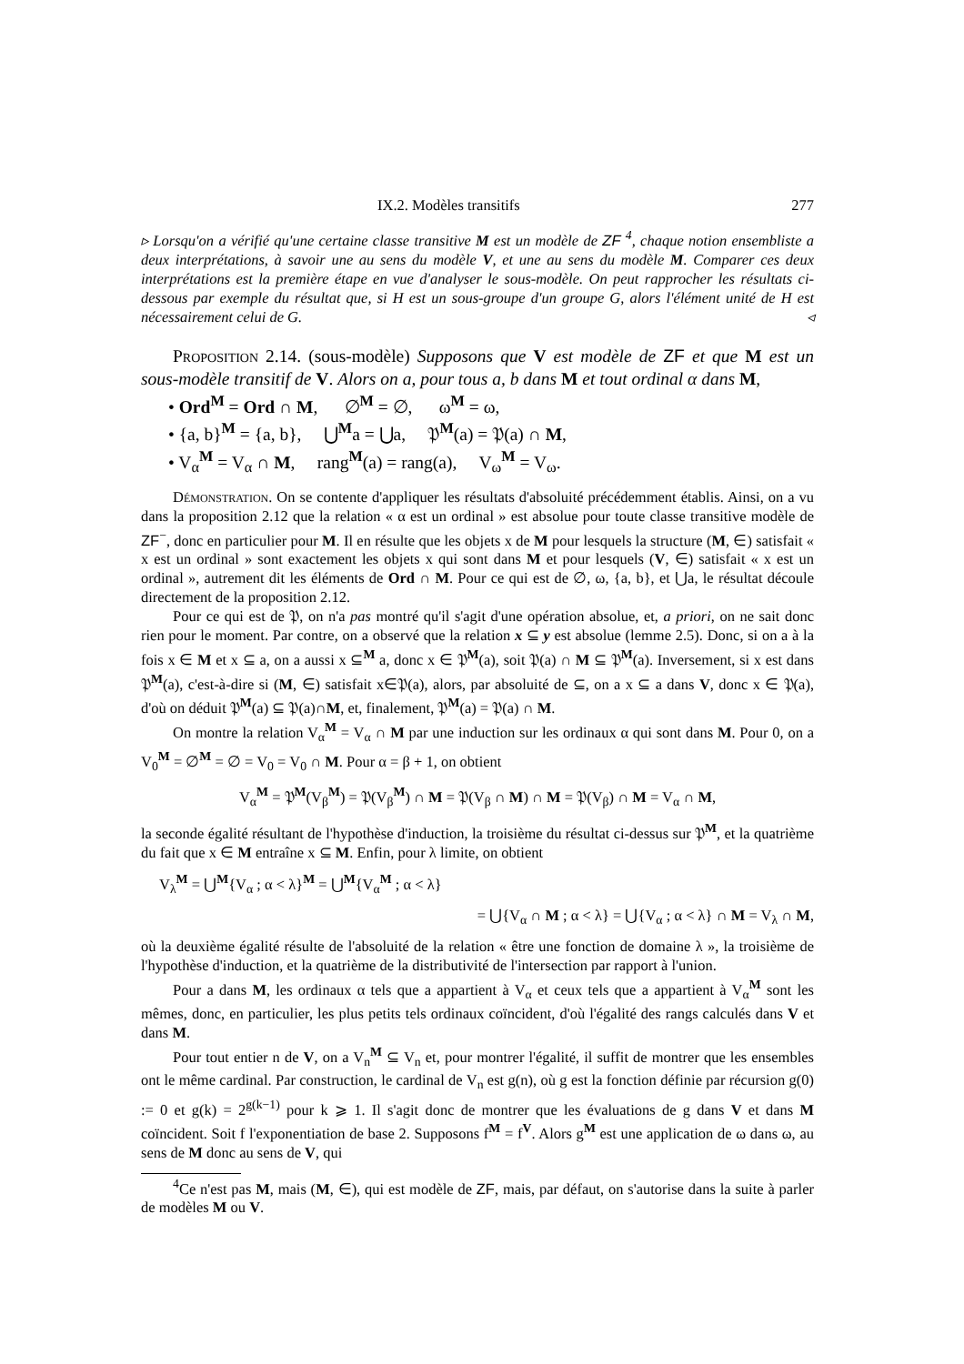IX.2. Modèles transitifs 277
▹ Lorsqu'on a vérifié qu'une certaine classe transitive M est un modèle de ZF <sup>4</sup>, chaque notion ensembliste a deux interprétations, à savoir une au sens du modèle V, et une au sens du modèle M. Comparer ces deux interprétations est la première étape en vue d'analyser le sous-modèle. On peut rapprocher les résultats ci-dessous par exemple du résultat que, si H est un sous-groupe d'un groupe G, alors l'élément unité de H est nécessairement celui de G. ◃
Proposition 2.14. (sous-modèle) Supposons que V est modèle de ZF et que M est un sous-modèle transitif de V. Alors on a, pour tous a, b dans M et tout ordinal α dans M,
• Ord<sup>M</sup> = Ord ∩ M, ∅<sup>M</sup> = ∅, ω<sup>M</sup> = ω,
• {a, b}<sup>M</sup> = {a, b}, ⋃<sup>M</sup>a = ⋃a, 𝔓<sup>M</sup>(a) = 𝔓(a) ∩ M,
• V<sub>α</sub><sup>M</sup> = V<sub>α</sub> ∩ M, rang<sup>M</sup>(a) = rang(a), V<sub>ω</sub><sup>M</sup> = V<sub>ω</sub>.
Démonstration. On se contente d'appliquer les résultats d'absoluité précédemment établis. Ainsi, on a vu dans la proposition 2.12 que la relation « α est un ordinal » est absolue pour toute classe transitive modèle de ZF<sup>−</sup>, donc en particulier pour M. Il en résulte que les objets x de M pour lesquels la structure (M, ∈) satisfait « x est un ordinal » sont exactement les objets x qui sont dans M et pour lesquels (V, ∈) satisfait « x est un ordinal », autrement dit les éléments de Ord ∩ M. Pour ce qui est de ∅, ω, {a, b}, et ⋃a, le résultat découle directement de la proposition 2.12.
Pour ce qui est de 𝔓, on n'a pas montré qu'il s'agit d'une opération absolue, et, a priori, on ne sait donc rien pour le moment. Par contre, on a observé que la relation x ⊆ y est absolue (lemme 2.5). Donc, si on a à la fois x ∈ M et x ⊆ a, on a aussi x ⊆<sup>M</sup> a, donc x ∈ 𝔓<sup>M</sup>(a), soit 𝔓(a) ∩ M ⊆ 𝔓<sup>M</sup>(a). Inversement, si x est dans 𝔓<sup>M</sup>(a), c'est-à-dire si (M, ∈) satisfait x∈𝔓(a), alors, par absoluité de ⊆, on a x ⊆ a dans V, donc x ∈ 𝔓(a), d'où on déduit 𝔓<sup>M</sup>(a) ⊆ 𝔓(a)∩M, et, finalement, 𝔓<sup>M</sup>(a) = 𝔓(a) ∩ M.
On montre la relation V<sub>α</sub><sup>M</sup> = V<sub>α</sub> ∩ M par une induction sur les ordinaux α qui sont dans M. Pour 0, on a V<sub>0</sub><sup>M</sup> = ∅<sup>M</sup> = ∅ = V<sub>0</sub> = V<sub>0</sub> ∩ M. Pour α = β + 1, on obtient
V<sub>α</sub><sup>M</sup> = 𝔓<sup>M</sup>(V<sub>β</sub><sup>M</sup>) = 𝔓(V<sub>β</sub><sup>M</sup>) ∩ M = 𝔓(V<sub>β</sub> ∩ M) ∩ M = 𝔓(V<sub>β</sub>) ∩ M = V<sub>α</sub> ∩ M,
la seconde égalité résultant de l'hypothèse d'induction, la troisième du résultat ci-dessus sur 𝔓<sup>M</sup>, et la quatrième du fait que x ∈ M entraîne x ⊆ M. Enfin, pour λ limite, on obtient
V<sub>λ</sub><sup>M</sup> = ⋃<sup>M</sup>{V<sub>α</sub> ; α < λ}<sup>M</sup> = ⋃<sup>M</sup>{V<sub>α</sub><sup>M</sup> ; α < λ}
= ⋃{V<sub>α</sub> ∩ M ; α < λ} = ⋃{V<sub>α</sub> ; α < λ} ∩ M = V<sub>λ</sub> ∩ M,
où la deuxième égalité résulte de l'absoluité de la relation « être une fonction de domaine λ », la troisième de l'hypothèse d'induction, et la quatrième de la distributivité de l'intersection par rapport à l'union.
Pour a dans M, les ordinaux α tels que a appartient à V<sub>α</sub> et ceux tels que a appartient à V<sub>α</sub><sup>M</sup> sont les mêmes, donc, en particulier, les plus petits tels ordinaux coïncident, d'où l'égalité des rangs calculés dans V et dans M.
Pour tout entier n de V, on a V<sub>n</sub><sup>M</sup> ⊆ V<sub>n</sub> et, pour montrer l'égalité, il suffit de montrer que les ensembles ont le même cardinal. Par construction, le cardinal de V<sub>n</sub> est g(n), où g est la fonction définie par récursion g(0) := 0 et g(k) = 2<sup>g(k−1)</sup> pour k ⩾ 1. Il s'agit donc de montrer que les évaluations de g dans V et dans M coïncident. Soit f l'exponentiation de base 2. Supposons f<sup>M</sup> = f<sup>V</sup>. Alors g<sup>M</sup> est une application de ω dans ω, au sens de M donc au sens de V, qui
<sup>4</sup> Ce n'est pas M, mais (M, ∈), qui est modèle de ZF, mais, par défaut, on s'autorise dans la suite à parler de modèles M ou V.